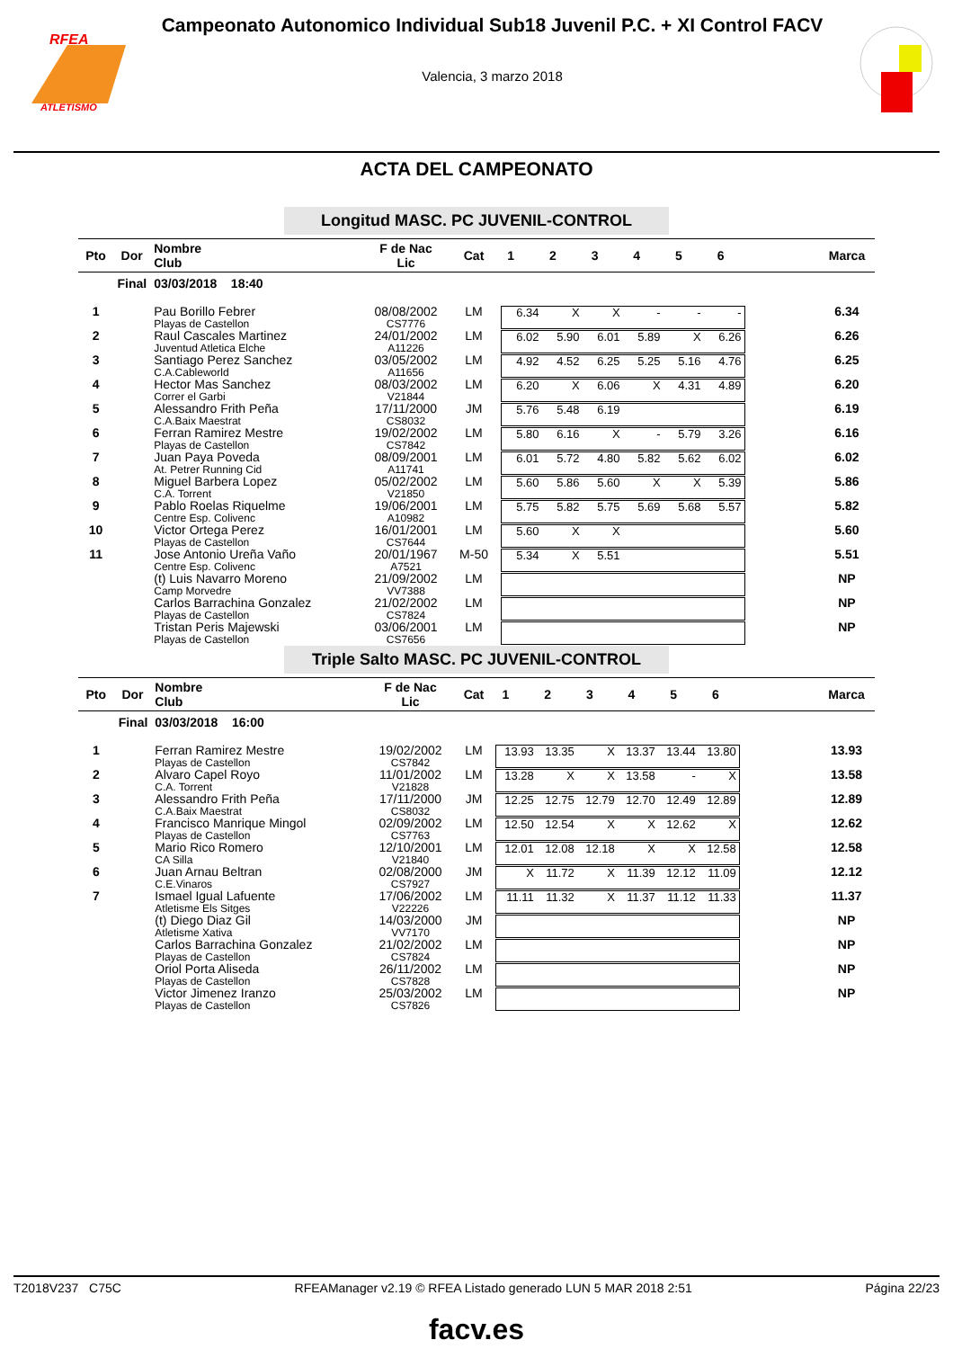ATLETISMO
RFEA
Campeonato Autonomico Individual Sub18 Juvenil P.C. + XI Control FACV
Valencia, 3 marzo 2018
ACTA DEL CAMPEONATO
Longitud MASC. PC JUVENIL-CONTROL
| Pto | Dor | Nombre Club | F de Nac Lic | Cat | 1 2 3 4 5 6 | Marca |
| --- | --- | --- | --- | --- | --- | --- |
| Final | | 03/03/2018 18:40 | | | | |
| 1 | | Pau Borillo Febrer Playas de Castellon | 08/08/2002 CS7776 | LM | 6.34 X X - - - | 6.34 |
| 2 | | Raul Cascales Martinez Juventud Atletica Elche | 24/01/2002 A11226 | LM | 6.02 5.90 6.01 5.89 X 6.26 | 6.26 |
| 3 | | Santiago Perez Sanchez C.A.Cableworld | 03/05/2002 A11656 | LM | 4.92 4.52 6.25 5.25 5.16 4.76 | 6.25 |
| 4 | | Hector Mas Sanchez Correr el Garbi | 08/03/2002 V21844 | LM | 6.20 X 6.06 X 4.31 4.89 | 6.20 |
| 5 | | Alessandro Frith Peña C.A.Baix Maestrat | 17/11/2000 CS8032 | JM | 5.76 5.48 6.19 | 6.19 |
| 6 | | Ferran Ramirez Mestre Playas de Castellon | 19/02/2002 CS7842 | LM | 5.80 6.16 X - 5.79 3.26 | 6.16 |
| 7 | | Juan Paya Poveda At. Petrer Running Cid | 08/09/2001 A11741 | LM | 6.01 5.72 4.80 5.82 5.62 6.02 | 6.02 |
| 8 | | Miguel Barbera Lopez C.A. Torrent | 05/02/2002 V21850 | LM | 5.60 5.86 5.60 X X 5.39 | 5.86 |
| 9 | | Pablo Roelas Riquelme Centre Esp. Colivenc | 19/06/2001 A10982 | LM | 5.75 5.82 5.75 5.69 5.68 5.57 | 5.82 |
| 10 | | Victor Ortega Perez Playas de Castellon | 16/01/2001 CS7644 | LM | 5.60 X X | 5.60 |
| 11 | | Jose Antonio Ureña Vaño Centre Esp. Colivenc | 20/01/1967 A7521 | M-50 | 5.34 X 5.51 | 5.51 |
| | | (t) Luis Navarro Moreno Camp Morvedre | 21/09/2002 VV7388 | LM | | NP |
| | | Carlos Barrachina Gonzalez Playas de Castellon | 21/02/2002 CS7824 | LM | | NP |
| | | Tristan Peris Majewski Playas de Castellon | 03/06/2001 CS7656 | LM | | NP |
Triple Salto MASC. PC JUVENIL-CONTROL
| Pto | Dor | Nombre Club | F de Nac Lic | Cat | 1 2 3 4 5 6 | Marca |
| --- | --- | --- | --- | --- | --- | --- |
| Final | | 03/03/2018 16:00 | | | | |
| 1 | | Ferran Ramirez Mestre Playas de Castellon | 19/02/2002 CS7842 | LM | 13.93 13.35 X 13.37 13.44 13.80 | 13.93 |
| 2 | | Alvaro Capel Royo C.A. Torrent | 11/01/2002 V21828 | LM | 13.28 X X 13.58 - X | 13.58 |
| 3 | | Alessandro Frith Peña C.A.Baix Maestrat | 17/11/2000 CS8032 | JM | 12.25 12.75 12.79 12.70 12.49 12.89 | 12.89 |
| 4 | | Francisco Manrique Mingol Playas de Castellon | 02/09/2002 CS7763 | LM | 12.50 12.54 X X 12.62 X | 12.62 |
| 5 | | Mario Rico Romero CA Silla | 12/10/2001 V21840 | LM | 12.01 12.08 12.18 X X 12.58 | 12.58 |
| 6 | | Juan Arnau Beltran C.E.Vinaros | 02/08/2000 CS7927 | JM | X 11.72 X 11.39 12.12 11.09 | 12.12 |
| 7 | | Ismael Igual Lafuente Atletisme Els Sitges | 17/06/2002 V22226 | LM | 11.11 11.32 X 11.37 11.12 11.33 | 11.37 |
| | | (t) Diego Diaz Gil Atletisme Xativa | 14/03/2000 VV7170 | JM | | NP |
| | | Carlos Barrachina Gonzalez Playas de Castellon | 21/02/2002 CS7824 | LM | | NP |
| | | Oriol Porta Aliseda Playas de Castellon | 26/11/2002 CS7828 | LM | | NP |
| | | Victor Jimenez Iranzo Playas de Castellon | 25/03/2002 CS7826 | LM | | NP |
T2018V237 C75C RFEAManager v2.19 © RFEA Listado generado LUN 5 MAR 2018 2:51 Página 22/23
facv.es